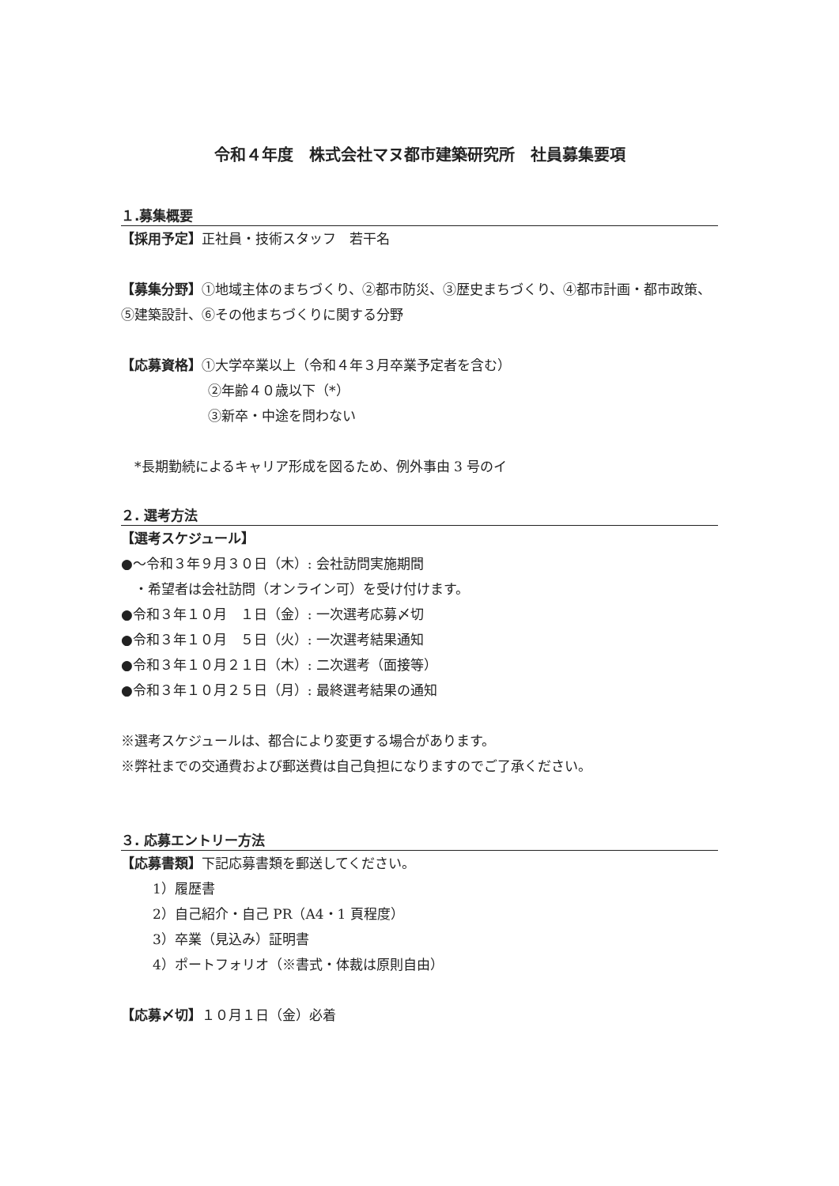令和４年度　株式会社マヌ都市建築研究所　社員募集要項
１.募集概要
【採用予定】正社員・技術スタッフ　若干名
【募集分野】①地域主体のまちづくり、②都市防災、③歴史まちづくり、④都市計画・都市政策、⑤建築設計、⑥その他まちづくりに関する分野
【応募資格】①大学卒業以上（令和４年３月卒業予定者を含む）
②年齢４０歳以下（*）
③新卒・中途を問わない
　*長期勤続によるキャリア形成を図るため、例外事由 3 号のイ
２. 選考方法
【選考スケジュール】
●～令和３年９月３０日（木）: 会社訪問実施期間
　・希望者は会社訪問（オンライン可）を受け付けます。
●令和３年１０月　１日（金）: 一次選考応募〆切
●令和３年１０月　５日（火）: 一次選考結果通知
●令和３年１０月２１日（木）: 二次選考（面接等）
●令和３年１０月２５日（月）: 最終選考結果の通知
※選考スケジュールは、都合により変更する場合があります。
※弊社までの交通費および郵送費は自己負担になりますのでご了承ください。
３. 応募エントリー方法
【応募書類】下記応募書類を郵送してください。
1）履歴書
2）自己紹介・自己 PR（A4・1 頁程度）
3）卒業（見込み）証明書
4）ポートフォリオ（※書式・体裁は原則自由）
【応募〆切】１０月１日（金）必着